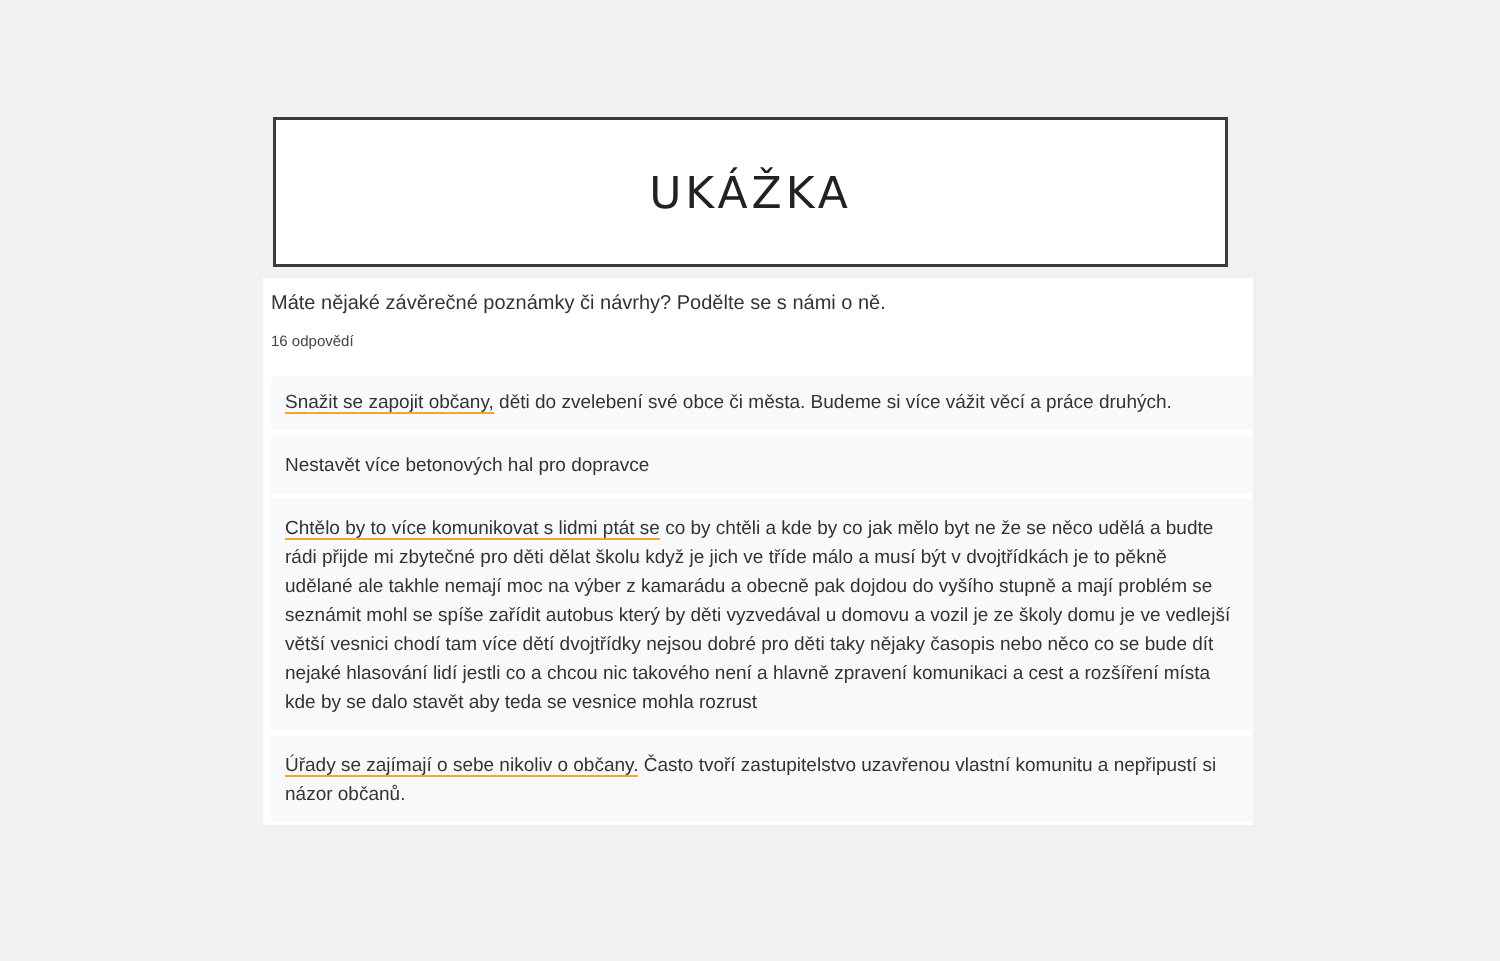UKÁŽKA
Máte nějaké závěrečné poznámky či návrhy? Podělte se s námi o ně.
16 odpovědí
Snažit se zapojit občany, děti do zvelebení své obce či města. Budeme si více vážit věcí a práce druhých.
Nestavět více betonových hal pro dopravce
Chtělo by to více komunikovat s lidmi ptát se co by chtěli a kde by co jak mělo byt ne že se něco udělá a budte rádi přijde mi zbytečné pro děti dělat školu když je jich ve tříde málo a musí být v dvojtřídkách je to pěkně udělané ale takhle nemají moc na výber z kamarádu a obecně pak dojdou do vyšího stupně a mají problém se seznámit mohl se spíše zařídit autobus který by děti vyzvedával u domovu a vozil je ze školy domu je ve vedlejší větší vesnici chodí tam více dětí dvojtřídky nejsou dobré pro děti taky nějaky časopis nebo něco co se bude dít nejaké hlasování lidí jestli co a chcou nic takového není a hlavně zpravení komunikaci a cest a rozšíření místa kde by se dalo stavět aby teda se vesnice mohla rozrust
Úřady se zajímají o sebe nikoliv o občany. Často tvoří zastupitelstvo uzavřenou vlastní komunitu a nepřipustí si názor občanů.